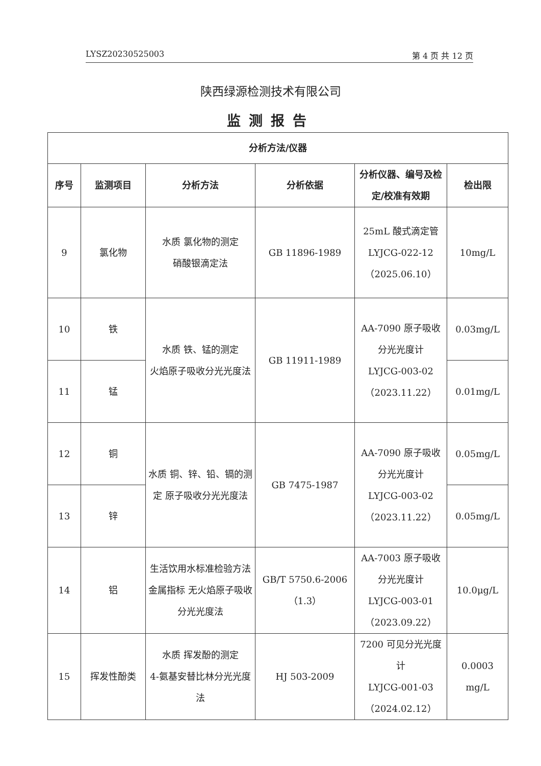LYSZ20230525003 第 4 页 共 12 页
陕西绿源检测技术有限公司
监测报告
| 分析方法/仪器 | | | | | |
| --- | --- | --- | --- | --- | --- |
| 序号 | 监测项目 | 分析方法 | 分析依据 | 分析仪器、编号及检定/校准有效期 | 检出限 |
| 9 | 氯化物 | 水质 氯化物的测定 硝酸银滴定法 | GB 11896-1989 | 25mL 酸式滴定管 LYJCG-022-12 （2025.06.10） | 10mg/L |
| 10 | 铁 | 水质 铁、锰的测定 火焰原子吸收分光光度法 | GB 11911-1989 | AA-7090 原子吸收分光光度计 LYJCG-003-02 （2023.11.22） | 0.03mg/L |
| 11 | 锰 | | | | 0.01mg/L |
| 12 | 铜 | 水质 铜、锌、铅、镉的测定 原子吸收分光光度法 | GB 7475-1987 | AA-7090 原子吸收分光光度计 LYJCG-003-02 （2023.11.22） | 0.05mg/L |
| 13 | 锌 | | | | 0.05mg/L |
| 14 | 铝 | 生活饮用水标准检验方法 金属指标 无火焰原子吸收分光光度法 | GB/T 5750.6-2006 （1.3） | AA-7003 原子吸收分光光度计 LYJCG-003-01 （2023.09.22） | 10.0μg/L |
| 15 | 挥发性酚类 | 水质 挥发酚的测定 4-氨基安替比林分光光度法 | HJ 503-2009 | 7200 可见分光光度计 LYJCG-001-03 （2024.02.12） | 0.0003 mg/L |